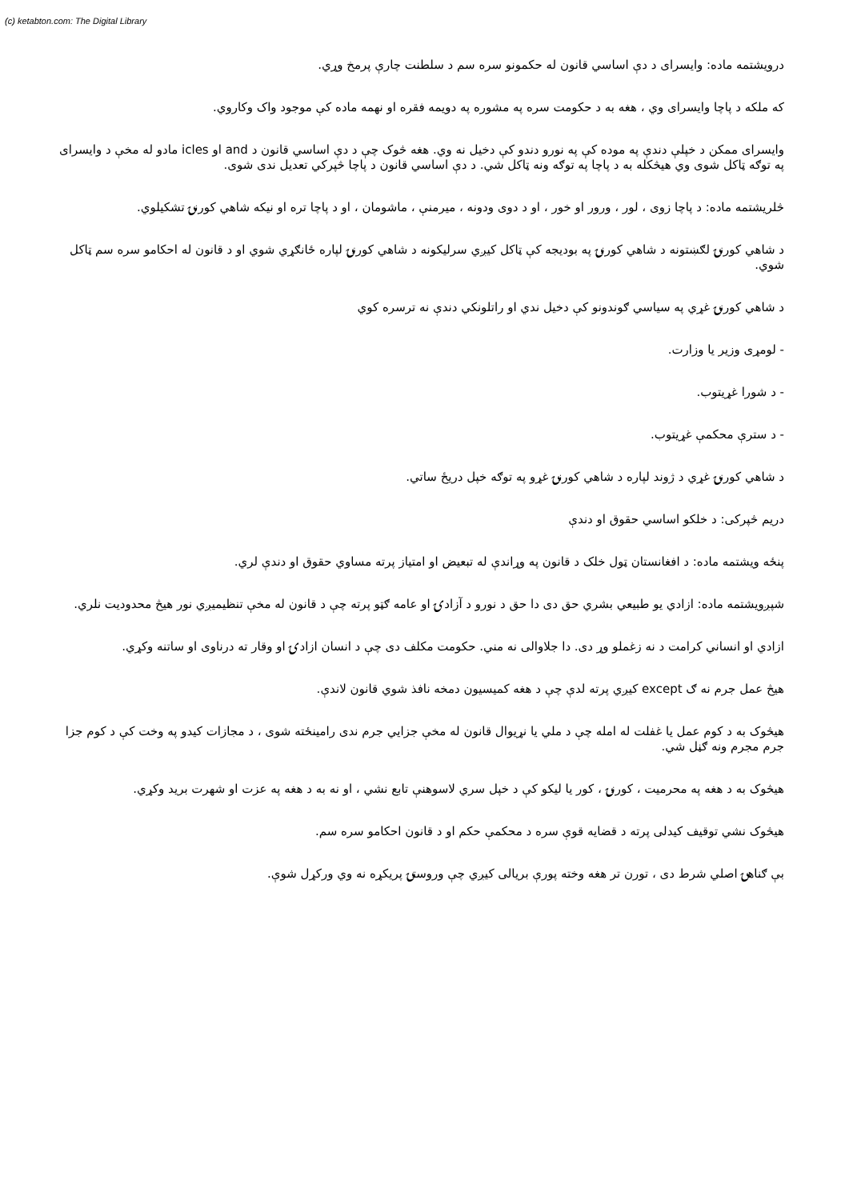(c) ketabton.com: The Digital Library
درویشتمه ماده: وایسرای د دې اساسي قانون له حکمونو سره سم د سلطنت چارې پرمخ وړي.
که ملکه د پاچا وایسرای وي ، هغه به د حکومت سره په مشوره په دویمه فقره او نهمه ماده کې موجود واک وکاروي.
وایسرای ممکن د خپلې دندې په موده کې په نورو دندو کې دخیل نه وي. هغه څوک چې د دې اساسي قانون د and او icles مادو له مخې د وایسرای په توګه ټاکل شوی وي هیڅکله به د پاچا په توګه ونه ټاکل شي. د دې اساسي قانون د پاچا څپرکي تعدیل ندی شوی.
څلریشتمه ماده: د پاچا زوی ، لور ، ورور او خور ، او د دوی ودونه ، میرمنې ، ماشومان ، او د پاچا تره او نیکه شاهي کورنۍ تشکیلوي.
د شاهي کورنۍ لګښتونه د شاهي کورنۍ په بودیجه کې ټاکل کیږي سرلیکونه د شاهي کورنۍ لپاره ځانګړي شوي او د قانون له احکامو سره سم ټاکل شوي.
د شاهي کورنۍ غړي په سیاسي ګوندونو کې دخیل ندي او راتلونکي دندې نه ترسره کوي
- لومړی وزیر یا وزارت.
- د شورا غړیتوب.
- د سترې محکمې غړیتوب.
د شاهي کورنۍ غړي د ژوند لپاره د شاهي کورنۍ غړو په توګه خپل دریځ ساتي.
دریم څپرکی: د خلکو اساسي حقوق او دندې
پنځه ویشتمه ماده: د افغانستان ټول خلک د قانون په وړاندې له تبعیض او امتیاز پرته مساوي حقوق او دندې لري.
شپږویشتمه ماده: ازادي یو طبیعي بشري حق دی دا حق د نورو د آزادۍ او عامه ګټو پرته چې د قانون له مخې تنظیمیږي نور هیڅ محدودیت نلري.
ازادي او انساني کرامت د نه زغملو وړ دی. دا جلاوالی نه مني. حکومت مکلف دی چې د انسان ازادۍ او وقار ته درناوی او ساتنه وکړي.
هیڅ عمل جرم نه ګ except کیږي پرته لدې چې د هغه کمیسیون دمخه نافذ شوي قانون لاندې.
هیڅوک به د کوم عمل یا غفلت له امله چې د ملي یا نړیوال قانون له مخې جزایي جرم ندی رامینځته شوی ، د مجازات کیدو په وخت کې د کوم جزا جرم مجرم ونه ګڼل شي.
هیڅوک به د هغه په محرمیت ، کورنۍ ، کور یا لیکو کې د خپل سري لاسوهنې تابع نشي ، او نه به د هغه په عزت او شهرت برید وکړي.
هیڅوک نشي توقیف کیدلی پرته د قضایه قوې سره د محکمې حکم او د قانون احکامو سره سم.
بې ګناهۍ اصلي شرط دی ، تورن تر هغه وخته پورې بریالی کیږي چې وروستۍ پریکړه نه وي ورکړل شوې.